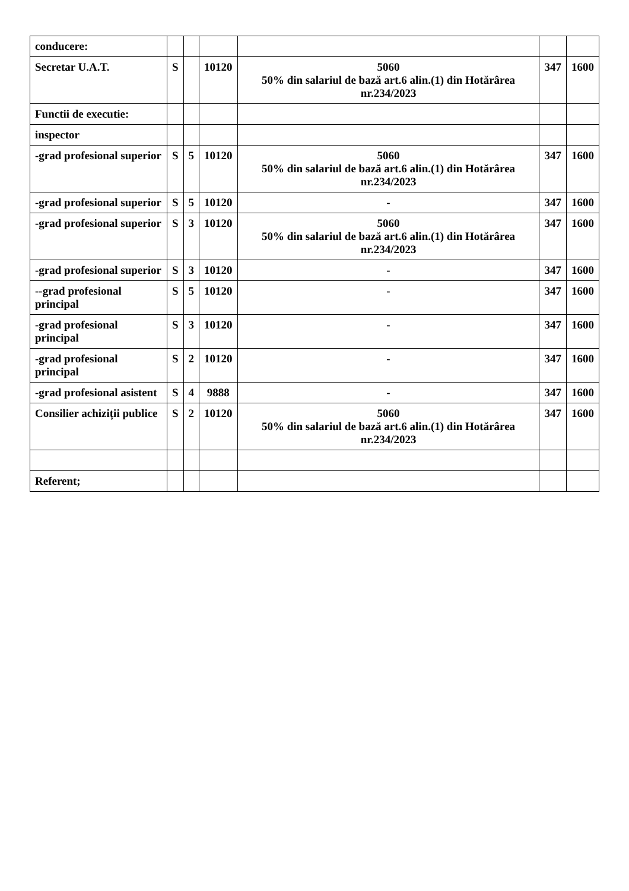| conducere: | | | | | | |
| Secretar U.A.T. | S | | 10120 | 5060 50% din salariul de bază art.6 alin.(1) din Hotărârea nr.234/2023 | 347 | 1600 |
| Functii de executie: | | | | | | |
| inspector | | | | | | |
| -grad profesional superior | S | 5 | 10120 | 5060 50% din salariul de bază art.6 alin.(1) din Hotărârea nr.234/2023 | 347 | 1600 |
| -grad profesional superior | S | 5 | 10120 | - | 347 | 1600 |
| -grad profesional superior | S | 3 | 10120 | 5060 50% din salariul de bază art.6 alin.(1) din Hotărârea nr.234/2023 | 347 | 1600 |
| -grad profesional superior | S | 3 | 10120 | - | 347 | 1600 |
| --grad profesional principal | S | 5 | 10120 | - | 347 | 1600 |
| -grad profesional principal | S | 3 | 10120 | - | 347 | 1600 |
| -grad profesional principal | S | 2 | 10120 | - | 347 | 1600 |
| -grad profesional asistent | S | 4 | 9888 | - | 347 | 1600 |
| Consilier achiziții publice | S | 2 | 10120 | 5060 50% din salariul de bază art.6 alin.(1) din Hotărârea nr.234/2023 | 347 | 1600 |
| Referent; | | | | | | |